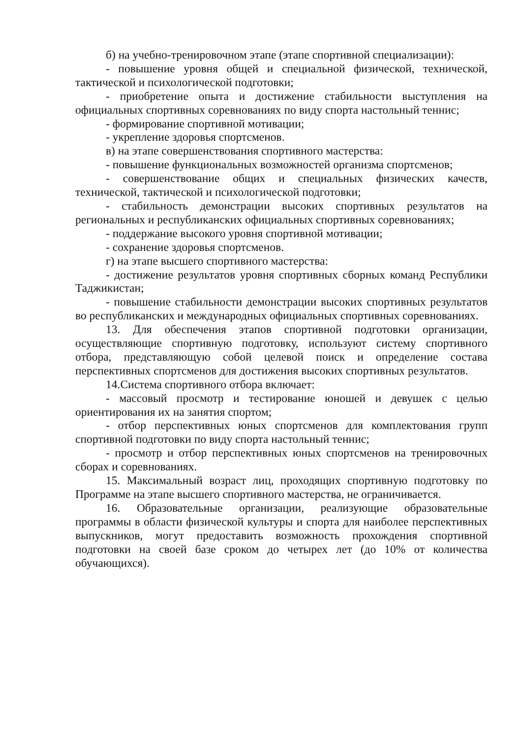б) на учебно-тренировочном этапе (этапе спортивной специализации):
- повышение уровня общей и специальной физической, технической, тактической и психологической подготовки;
- приобретение опыта и достижение стабильности выступления на официальных спортивных соревнованиях по виду спорта настольный теннис;
- формирование спортивной мотивации;
- укрепление здоровья спортсменов.
в) на этапе совершенствования спортивного мастерства:
- повышение функциональных возможностей организма спортсменов;
- совершенствование общих и специальных физических качеств, технической, тактической и психологической подготовки;
- стабильность демонстрации высоких спортивных результатов на региональных и республиканских официальных спортивных соревнованиях;
- поддержание высокого уровня спортивной мотивации;
- сохранение здоровья спортсменов.
г) на этапе высшего спортивного мастерства:
- достижение результатов уровня спортивных сборных команд Республики Таджикистан;
- повышение стабильности демонстрации высоких спортивных результатов во республиканских и международных официальных спортивных соревнованиях.
13. Для обеспечения этапов спортивной подготовки организации, осуществляющие спортивную подготовку, используют систему спортивного отбора, представляющую собой целевой поиск и определение состава перспективных спортсменов для достижения высоких спортивных результатов.
14.Система спортивного отбора включает:
- массовый просмотр и тестирование юношей и девушек с целью ориентирования их на занятия спортом;
- отбор перспективных юных спортсменов для комплектования групп спортивной подготовки по виду спорта настольный теннис;
- просмотр и отбор перспективных юных спортсменов на тренировочных сборах и соревнованиях.
15. Максимальный возраст лиц, проходящих спортивную подготовку по Программе на этапе высшего спортивного мастерства, не ограничивается.
16. Образовательные организации, реализующие образовательные программы в области физической культуры и спорта для наиболее перспективных выпускников, могут предоставить возможность прохождения спортивной подготовки на своей базе сроком до четырех лет (до 10% от количества обучающихся).